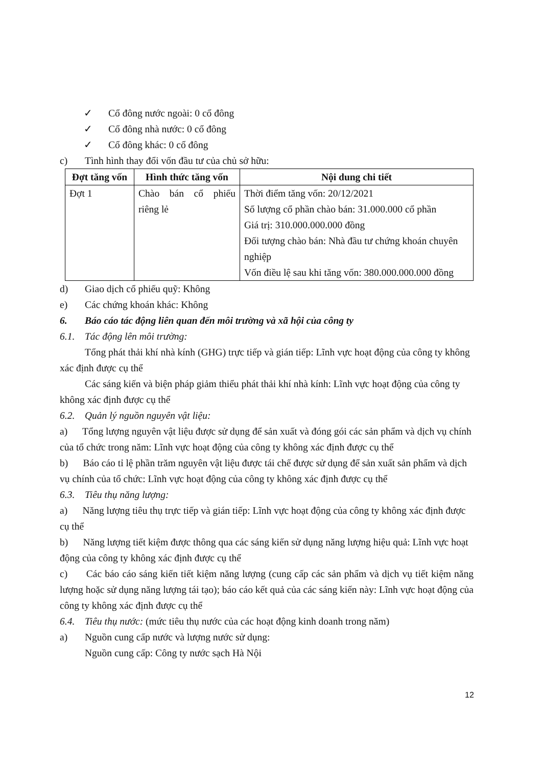✓ Cổ đông nước ngoài: 0 cổ đông
✓ Cổ đông nhà nước: 0 cổ đông
✓ Cổ đông khác: 0 cổ đông
c) Tình hình thay đổi vốn đầu tư của chủ sở hữu:
| Đợt tăng vốn | Hình thức tăng vốn | Nội dung chi tiết |
| --- | --- | --- |
| Đợt 1 | Chào bán cổ phiếu riêng lẻ | Thời điểm tăng vốn: 20/12/2021 Số lượng cổ phần chào bán: 31.000.000 cổ phần Giá trị: 310.000.000.000 đồng Đối tượng chào bán: Nhà đầu tư chứng khoán chuyên nghiệp Vốn điều lệ sau khi tăng vốn: 380.000.000.000 đồng |
d) Giao dịch cổ phiếu quỹ: Không
e) Các chứng khoán khác: Không
6. Báo cáo tác động liên quan đến môi trường và xã hội của công ty
6.1. Tác động lên môi trường:
Tổng phát thải khí nhà kính (GHG) trực tiếp và gián tiếp: Lĩnh vực hoạt động của công ty không xác định được cụ thể
Các sáng kiến và biện pháp giảm thiểu phát thải khí nhà kính: Lĩnh vực hoạt động của công ty không xác định được cụ thể
6.2. Quản lý nguồn nguyên vật liệu:
a) Tổng lượng nguyên vật liệu được sử dụng để sản xuất và đóng gói các sản phẩm và dịch vụ chính của tổ chức trong năm: Lĩnh vực hoạt động của công ty không xác định được cụ thể
b) Báo cáo tỉ lệ phần trăm nguyên vật liệu được tái chế được sử dụng để sản xuất sản phẩm và dịch vụ chính của tổ chức: Lĩnh vực hoạt động của công ty không xác định được cụ thể
6.3. Tiêu thụ năng lượng:
a) Năng lượng tiêu thụ trực tiếp và gián tiếp: Lĩnh vực hoạt động của công ty không xác định được cụ thể
b) Năng lượng tiết kiệm được thông qua các sáng kiến sử dụng năng lượng hiệu quả: Lĩnh vực hoạt động của công ty không xác định được cụ thể
c) Các báo cáo sáng kiến tiết kiệm năng lượng (cung cấp các sản phẩm và dịch vụ tiết kiệm năng lượng hoặc sử dụng năng lượng tái tạo); báo cáo kết quả của các sáng kiến này: Lĩnh vực hoạt động của công ty không xác định được cụ thể
6.4. Tiêu thụ nước: (mức tiêu thụ nước của các hoạt động kinh doanh trong năm)
a) Nguồn cung cấp nước và lượng nước sử dụng:
Nguồn cung cấp: Công ty nước sạch Hà Nội
12